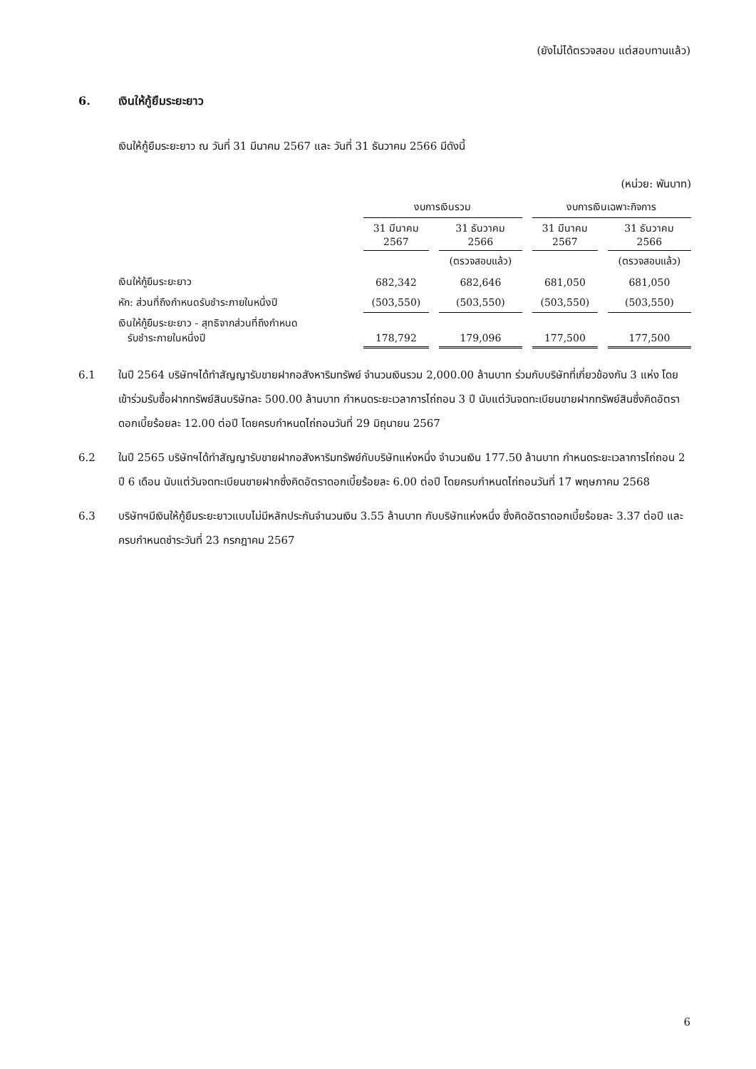(ยังไม่ได้ตรวจสอบ แต่สอบทานแล้ว)
6. เงินให้กู้ยืมระยะยาว
เงินให้กู้ยืมระยะยาว ณ วันที่ 31 มีนาคม 2567 และ วันที่ 31 ธันวาคม 2566 มีดังนี้
(หน่วย: พันบาท)
| | งบการเงินรวม | | งบการเงินเฉพาะกิจการ | |
| --- | --- | --- | --- | --- |
| | 31 มีนาคม 2567 | 31 ธันวาคม 2566 | 31 มีนาคม 2567 | 31 ธันวาคม 2566 |
| | | (ตรวจสอบแล้ว) | | (ตรวจสอบแล้ว) |
| เงินให้กู้ยืมระยะยาว | 682,342 | 682,646 | 681,050 | 681,050 |
| หัก: ส่วนที่ถึงกำหนดรับชำระภายในหนึ่งปี | (503,550) | (503,550) | (503,550) | (503,550) |
| เงินให้กู้ยืมระยะยาว - สุทธิจากส่วนที่ถึงกำหนด รับชำระภายในหนึ่งปี | 178,792 | 179,096 | 177,500 | 177,500 |
6.1 ในปี 2564 บริษัทฯได้ทำสัญญารับขายฝากอสังหาริมทรัพย์ จำนวนเงินรวม 2,000.00 ล้านบาท ร่วมกับบริษัทที่เกี่ยวข้องกัน 3 แห่ง โดยเข้าร่วมรับซื้อฝากทรัพย์สินบริษัทละ 500.00 ล้านบาท กำหนดระยะเวลาการไถ่ถอน 3 ปี นับแต่วันจดทะเบียนขายฝากทรัพย์สินซึ่งคิดอัตราดอกเบี้ยร้อยละ 12.00 ต่อปี โดยครบกำหนดไถ่ถอนวันที่ 29 มิถุนายน 2567
6.2 ในปี 2565 บริษัทฯได้ทำสัญญารับขายฝากอสังหาริมทรัพย์กับบริษัทแห่งหนึ่ง จำนวนเงิน 177.50 ล้านบาท กำหนดระยะเวลาการไถ่ถอน 2 ปี 6 เดือน นับแต่วันจดทะเบียนขายฝากซึ่งคิดอัตราดอกเบี้ยร้อยละ 6.00 ต่อปี โดยครบกำหนดไถ่ถอนวันที่ 17 พฤษภาคม 2568
6.3 บริษัทฯมีเงินให้กู้ยืมระยะยาวแบบไม่มีหลักประกันจำนวนเงิน 3.55 ล้านบาท กับบริษัทแห่งหนึ่ง ซึ่งคิดอัตราดอกเบี้ยร้อยละ 3.37 ต่อปี และครบกำหนดชำระวันที่ 23 กรกฎาคม 2567
6